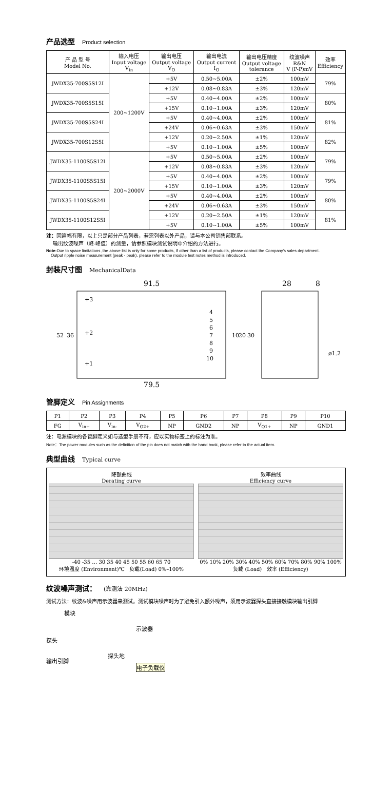产品选型 Product selection
| 产 品 型 号 Model No. | 输入电压 Input voltage V<sub>in</sub> | 输出电压 Output voltage V<sub>O</sub> | 输出电流 Output current I<sub>O</sub> | 输出电压精度 Output voltage tolerance | 纹波噪声 R&N V (P-P)mV | 效率 Efficiency |
| --- | --- | --- | --- | --- | --- | --- |
| JWDX35-700S5S12I | 200~1200V | +5V | 0.50~5.00A | ±2% | 100mV | 79% |
| | | +12V | 0.08~0.83A | ±3% | 120mV | |
| JWDX35-700S5S15I | | +5V | 0.40~4.00A | ±2% | 100mV | 80% |
| | | +15V | 0.10~1.00A | ±3% | 120mV | |
| JWDX35-700S5S24I | | +5V | 0.40~4.00A | ±2% | 100mV | 81% |
| | | +24V | 0.06~0.63A | ±3% | 150mV | |
| JWDX35-700S12S5I | | +12V | 0.20~2.50A | ±1% | 120mV | 82% |
| | | +5V | 0.10~1.00A | ±5% | 100mV | |
| JWDX35-1100S5S12I | 200~2000V | +5V | 0.50~5.00A | ±2% | 100mV | 79% |
| | | +12V | 0.08~0.83A | ±3% | 120mV | |
| JWDX35-1100S5S15I | | +5V | 0.40~4.00A | ±2% | 100mV | 79% |
| | | +15V | 0.10~1.00A | ±3% | 120mV | |
| JWDX35-1100S5S24I | | +5V | 0.40~4.00A | ±2% | 100mV | 80% |
| | | +24V | 0.06~0.63A | ±3% | 150mV | |
| JWDX35-1100S12S5I | | +12V | 0.20~2.50A | ±1% | 120mV | 81% |
| | | +5V | 0.10~1.00A | ±5% | 100mV | |
注：因篇幅有限，以上只是部分产品列表，若需列表以外产品，请与本公司销售部联系。
输出纹波噪声（峰-峰值）的测量，请参照模块测试说明中介绍的方法进行。
Note: Due to space limitations ,the above list is only for some products, If other than a list of products, please contact the Company's sales department.
Output ripple noise measurement (peak - peak), please refer to the module test notes method is introduced.
封装尺寸图 MechanicalData
91.5
28
8
+3
+2
+1
4
5
6
7
8
9
10
52
36
10
20
30
ø1.2
79.5
管脚定义 Pin Assignments
| P1 | P2 | P3 | P4 | P5 | P6 | P7 | P8 | P9 | P10 |
| FG | V<sub>in+</sub> | V<sub>in-</sub> | V<sub>O2+</sub> | NP | GND2 | NP | V<sub>O1+</sub> | NP | GND1 |
注：电源模块的各管脚定义如与选型手册不符，应以实物标签上的标注为准。
Note：The power modules such as the definition of the pin does not match with the hand book, please refer to the actual item.
典型曲线 Typical curve
降额曲线
Derating curve
-40 -35 … 30 35 40 45 50 55 60 65 70
环境温度 (Environment)℃ 负载(Load) 0%–100%
效率曲线
Efficiency curve
0% 10% 20% 30% 40% 50% 60% 70% 80% 90% 100%
负载 (Load) 效率 (Efficiency)
纹波噪声测试： (靠测法 20MHz)
测试方法：纹波&噪声用示波器来测试。测试模块噪声时为了避免引入额外噪声，须用示波器探头直接接触模块输出引脚
模块
示波器
探头
探头地
输出引脚
电子负载仪